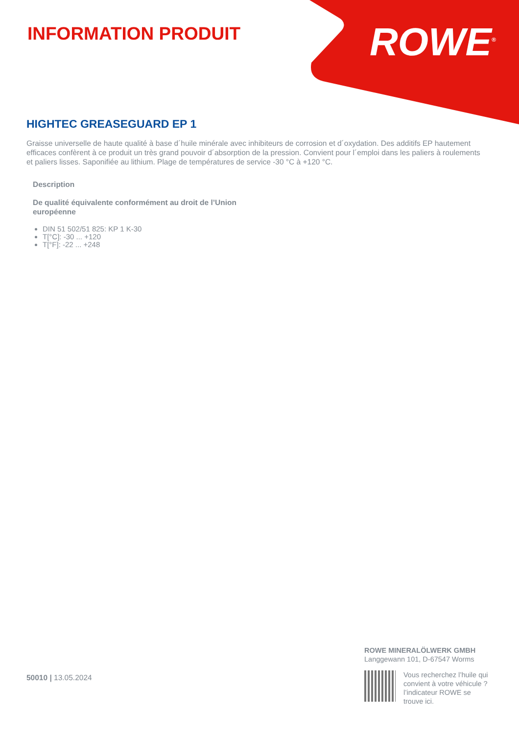INFORMATION PRODUIT ROWE<sup>®</sup>
HIGHTEC GREASEGUARD EP 1
Graisse universelle de haute qualité à base d´huile minérale avec inhibiteurs de corrosion et d´oxydation. Des additifs EP hautement efficaces confèrent à ce produit un très grand pouvoir d´absorption de la pression. Convient pour l´emploi dans les paliers à roulements et paliers lisses. Saponifiée au lithium. Plage de températures de service -30 °C à +120 °C.
Description
De qualité équivalente conformément au droit de l’Union européenne
DIN 51 502/51 825: KP 1 K-30
T[°C]: -30 ... +120
T[°F]: -22 ... +248
50010 | 13.05.2024
ROWE MINERALÖLWERK GMBH
Langgewann 101, D-67547 Worms
Vous recherchez l’huile qui
convient à votre véhicule ?
l’indicateur ROWE se
trouve ici.